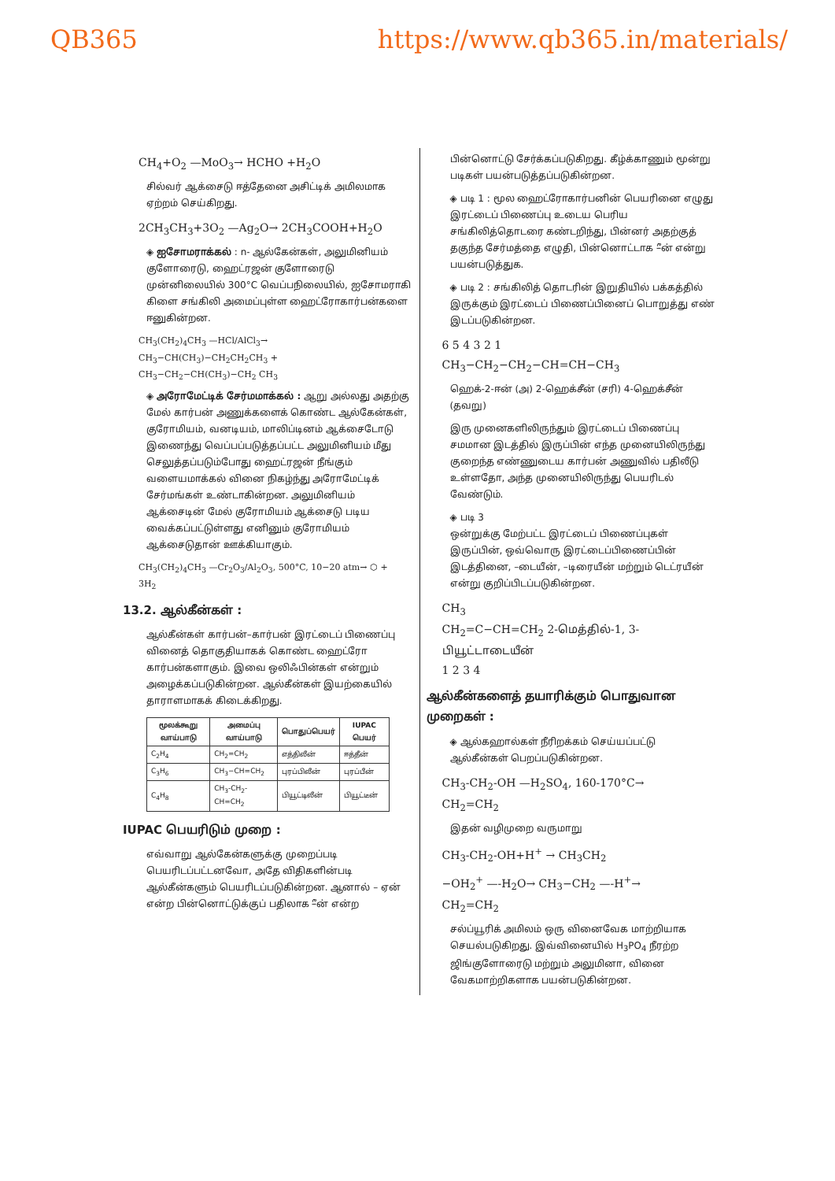QB365 https://www.qb365.in/materials/
CH<sub>4</sub>+O<sub>2</sub> —MoO<sub>3</sub>→ HCHO +H<sub>2</sub>O
சில்வர் ஆக்சைடு ஈத்தேனை அசிட்டிக் அமிலமாக ஏற்றம் செய்கிறது.
2CH<sub>3</sub>CH<sub>3</sub>+3O<sub>2</sub> —Ag<sub>2</sub>O→ 2CH<sub>3</sub>COOH+H<sub>2</sub>O
◈ ஐசோமராக்கல் : n- ஆல்கேன்கள், அலுமினியம் குளோரைடு, ஹைட்ரஜன் குளோரைடு முன்னிலையில் 300°C வெப்பநிலையில், ஐசோமராகி கிளை சங்கிலி அமைப்புள்ள ஹைட்ரோகார்பன்களை ஈனுகின்றன.
CH<sub>3</sub>(CH<sub>2</sub>)<sub>4</sub>CH<sub>3</sub> —HCl/AlCl<sub>3</sub>→ CH<sub>3</sub>−CH(CH<sub>3</sub>)−CH<sub>2</sub>CH<sub>2</sub>CH<sub>3</sub> + CH<sub>3</sub>−CH<sub>2</sub>−CH(CH<sub>3</sub>)−CH<sub>2</sub> CH<sub>3</sub>
◈ அரோமேட்டிக் சேர்மமாக்கல் : ஆறு அல்லது அதற்கு மேல் கார்பன் அணுக்களைக் கொண்ட ஆல்கேன்கள், குரோமியம், வனடியம், மாலிப்டினம் ஆக்சைடோடு இணைந்து வெப்பப்படுத்தப்பட்ட அலுமினியம் மீது செலுத்தப்படும்போது ஹைட்ரஜன் நீங்கும் வளையமாக்கல் வினை நிகழ்ந்து அரோமேட்டிக் சேர்மங்கள் உண்டாகின்றன. அலுமினியம் ஆக்சைடின் மேல் குரோமியம் ஆக்சைடு படிய வைக்கப்பட்டுள்ளது எனினும் குரோமியம் ஆக்சைடுதான் ஊக்கியாகும்.
CH<sub>3</sub>(CH<sub>2</sub>)<sub>4</sub>CH<sub>3</sub> —Cr<sub>2</sub>O<sub>3</sub>/Al<sub>2</sub>O<sub>3</sub>, 500°C, 10−20 atm→ ⬡ + 3H<sub>2</sub>
13.2. ஆல்கீன்கள் :
ஆல்கீன்கள் கார்பன்–கார்பன் இரட்டைப் பிணைப்பு வினைத் தொகுதியாகக் கொண்ட ஹைட்ரோ கார்பன்களாகும். இவை ஒலிஃபின்கள் என்றும் அழைக்கப்படுகின்றன. ஆல்கீன்கள் இயற்கையில் தாராளமாகக் கிடைக்கிறது.
| மூலக்கூறு வாய்பாடு | அமைப்பு வாய்பாடு | பொதுப்பெயர் | IUPAC பெயர் |
| --- | --- | --- | --- |
| C<sub>2</sub>H<sub>4</sub> | CH<sub>2</sub>=CH<sub>2</sub> | எத்திலீன் | ஈத்தீன் |
| C<sub>3</sub>H<sub>6</sub> | CH<sub>3</sub>−CH=CH<sub>2</sub> | புரப்பிலீன் | புரப்பீன் |
| C<sub>4</sub>H<sub>8</sub> | CH<sub>3</sub>-CH<sub>2</sub>-CH=CH<sub>2</sub> | பியூட்டிலீன் | பியூட்டீன் |
IUPAC பெயரிடும் முறை :
எவ்வாறு ஆல்கேன்களுக்கு முறைப்படி பெயரிடப்பட்டனவோ, அதே விதிகளின்படி ஆல்கீன்களும் பெயரிடப்படுகின்றன. ஆனால் – ஏன் என்ற பின்னொட்டுக்குப் பதிலாக –ீன் என்ற
பின்னொட்டு சேர்க்கப்படுகிறது. கீழ்க்காணும் மூன்று படிகள் பயன்படுத்தப்படுகின்றன.
◈ படி 1 : மூல ஹைட்ரோகார்பனின் பெயரினை எழுது இரட்டைப் பிணைப்பு உடைய பெரிய சங்கிலித்தொடரை கண்டறிந்து, பின்னர் அதற்குத் தகுந்த சேர்மத்தை எழுதி, பின்னொட்டாக –ீன் என்று பயன்படுத்துக.
◈ படி 2 : சங்கிலித் தொடரின் இறுதியில் பக்கத்தில் இருக்கும் இரட்டைப் பிணைப்பினைப் பொறுத்து எண் இடப்படுகின்றன.
6 5 4 3 2 1
CH<sub>3</sub>−CH<sub>2</sub>−CH<sub>2</sub>−CH=CH−CH<sub>3</sub>
ஹெக்-2-ஈன் (அ) 2-ஹெக்சீன் (சரி) 4-ஹெக்சீன் (தவறு)
இரு முனைகளிலிருந்தும் இரட்டைப் பிணைப்பு சமமான இடத்தில் இருப்பின் எந்த முனையிலிருந்து குறைந்த எண்ணுடைய கார்பன் அணுவில் பதிலீடு உள்ளதோ, அந்த முனையிலிருந்து பெயரிடல் வேண்டும்.
◈ படி 3
ஒன்றுக்கு மேற்பட்ட இரட்டைப் பிணைப்புகள் இருப்பின், ஒவ்வொரு இரட்டைப்பிணைப்பின் இடத்தினை, –டையீன், –டிரையீன் மற்றும் டெட்ரயீன் என்று குறிப்பிடப்படுகின்றன.
CH<sub>3</sub>
CH<sub>2</sub>=C−CH=CH<sub>2</sub> 2-மெத்தில்-1, 3-பியூட்டாடையீன்
1 2 3 4
ஆல்கீன்களைத் தயாரிக்கும் பொதுவான முறைகள் :
◈ ஆல்கஹால்கள் நீரிறக்கம் செய்யப்பட்டு ஆல்கீன்கள் பெறப்படுகின்றன.
CH<sub>3</sub>-CH<sub>2</sub>-OH —H<sub>2</sub>SO<sub>4</sub>, 160-170°C→ CH<sub>2</sub>=CH<sub>2</sub>
இதன் வழிமுறை வருமாறு
CH<sub>3</sub>-CH<sub>2</sub>-OH+H<sup>+</sup> → CH<sub>3</sub>CH<sub>2</sub>
−OH<sub>2</sub><sup>+</sup> —-H<sub>2</sub>O→ CH<sub>3</sub>−CH<sub>2</sub> —-H<sup>+</sup>→ CH<sub>2</sub>=CH<sub>2</sub>
சல்ப்யூரிக் அமிலம் ஒரு வினைவேக மாற்றியாக செயல்படுகிறது. இவ்வினையில் H<sub>3</sub>PO<sub>4</sub> நீரற்ற ஜிங்குளோரைடு மற்றும் அலுமினா, வினை வேகமாற்றிகளாக பயன்படுகின்றன.